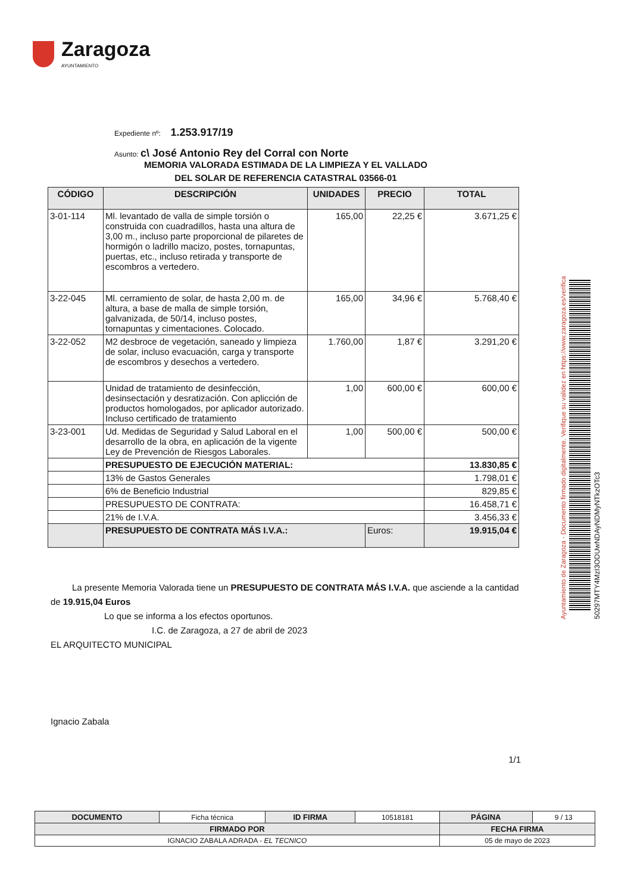Zaragoza
AYUNTAMIENTO
Expediente nº: 1.253.917/19
Asunto: c\ José Antonio Rey del Corral con Norte
MEMORIA VALORADA ESTIMADA DE LA LIMPIEZA Y EL VALLADO
DEL SOLAR DE REFERENCIA CATASTRAL 03566-01
| CÓDIGO | DESCRIPCIÓN | UNIDADES | PRECIO | TOTAL |
| --- | --- | --- | --- | --- |
| 3-01-114 | Ml. levantado de valla de simple torsión o construida con cuadradillos, hasta una altura de 3,00 m., incluso parte proporcional de pilaretes de hormigón o ladrillo macizo, postes, tornapuntas, puertas, etc., incluso retirada y transporte de escombros a vertedero. | 165,00 | 22,25 € | 3.671,25 € |
| 3-22-045 | Ml. cerramiento de solar, de hasta 2,00 m. de altura, a base de malla de simple torsión, galvanizada, de 50/14, incluso postes, tornapuntas y cimentaciones. Colocado. | 165,00 | 34,96 € | 5.768,40 € |
| 3-22-052 | M2 desbroce de vegetación, saneado y limpieza de solar, incluso evacuación, carga y transporte de escombros y desechos a vertedero. | 1.760,00 | 1,87 € | 3.291,20 € |
| | Unidad de tratamiento de desinfección, desinsectación y desratización. Con aplicción de productos homologados, por aplicador autorizado. Incluso certificado de tratamiento | 1,00 | 600,00 € | 600,00 € |
| 3-23-001 | Ud. Medidas de Seguridad y Salud Laboral en el desarrollo de la obra, en aplicación de la vigente Ley de Prevención de Riesgos Laborales. | 1,00 | 500,00 € | 500,00 € |
| | PRESUPUESTO DE EJECUCIÓN MATERIAL: | | | 13.830,85 € |
| | 13% de Gastos Generales | | | 1.798,01 € |
| | 6% de Beneficio Industrial | | | 829,85 € |
| | PRESUPUESTO DE CONTRATA: | | | 16.458,71 € |
| | 21% de I.V.A. | | | 3.456,33 € |
| | PRESUPUESTO DE CONTRATA MÁS I.V.A.: | | Euros: | 19.915,04 € |
La presente Memoria Valorada tiene un PRESUPUESTO DE CONTRATA MÁS I.V.A. que asciende a la cantidad de 19.915,04 Euros
Lo que se informa a los efectos oportunos.
I.C. de Zaragoza, a 27 de abril de 2023
EL ARQUITECTO MUNICIPAL
Ignacio Zabala
1/1
Ayuntamiento de Zaragoza - Documento firmado digitalmente. Verifique su validez en https://www.zaragoza.es/verifica
50297MTY4MzI3ODUwNDAyNDMyNTkzOTc3
| DOCUMENTO | Ficha técnica | ID FIRMA | 10518181 | PÁGINA | 9 / 13 |
| FIRMADO POR | | | | FECHA FIRMA | |
| IGNACIO ZABALA ADRADA - EL TECNICO | | | | 05 de mayo de 2023 | |